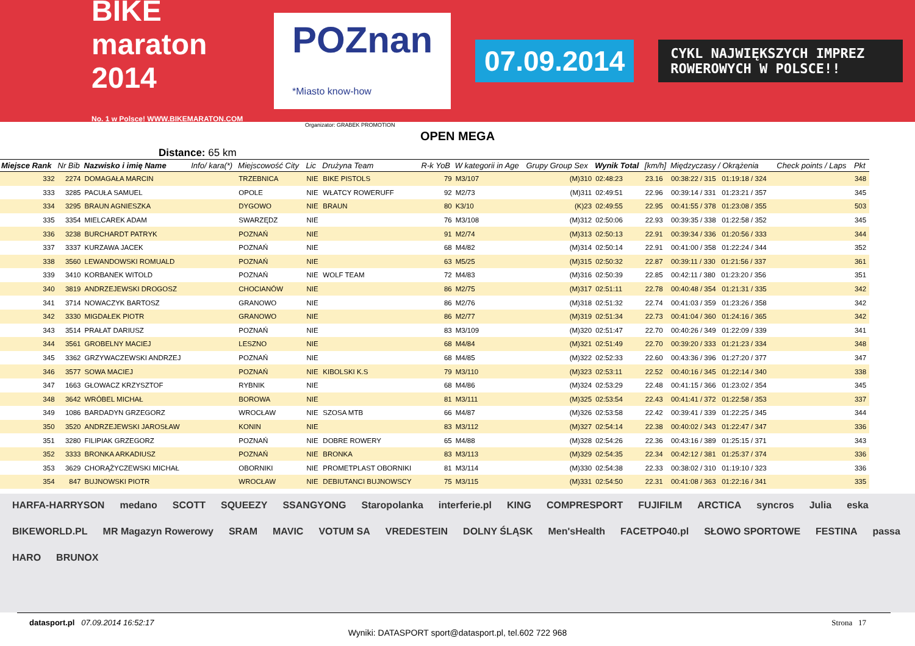BIKE maraton 2014
No. 1 w Polsce! WWW.BIKEMARATON.COM
POZnan
*Miasto know-how
07.09.2014
CYKL NAJWIĘKSZYCH IMPREZ ROWEROWYCH W POLSCE!!
Organizator: GRABEK PROMOTION
OPEN MEGA
Distance: 65 km
| Miejsce Rank | Nr Bib | Nazwisko i imię Name | Info/ kara(*) | Miejscowość City | Lic | Drużyna Team | R-k YoB | W kategorii in Age | Grupy Group Sex | Wynik Total | [km/h] | Międzyczasy / Okrążenia | Check points / Laps | Pkt |
| --- | --- | --- | --- | --- | --- | --- | --- | --- | --- | --- | --- | --- | --- | --- |
| 332 | 2274 | DOMAGAŁA MARCIN | | TRZEBNICA | NIE | BIKE PISTOLS | 79 | M3/107 | (M)310 | 02:48:23 | 23.16 | 00:38:22 / 315 01:19:18 / 324 | | 348 |
| 333 | 3285 | PACUŁA SAMUEL | | OPOLE | NIE | WŁATCY ROWERUFF | 92 | M2/73 | (M)311 | 02:49:51 | 22.96 | 00:39:14 / 331 01:23:21 / 357 | | 345 |
| 334 | 3295 | BRAUN AGNIESZKA | | DYGOWO | NIE | BRAUN | 80 | K3/10 | (K)23 | 02:49:55 | 22.95 | 00:41:55 / 378 01:23:08 / 355 | | 503 |
| 335 | 3354 | MIELCAREK ADAM | | SWARZĘDZ | NIE | | 76 | M3/108 | (M)312 | 02:50:06 | 22.93 | 00:39:35 / 338 01:22:58 / 352 | | 345 |
| 336 | 3238 | BURCHARDT PATRYK | | POZNAŃ | NIE | | 91 | M2/74 | (M)313 | 02:50:13 | 22.91 | 00:39:34 / 336 01:20:56 / 333 | | 344 |
| 337 | 3337 | KURZAWA JACEK | | POZNAŃ | NIE | | 68 | M4/82 | (M)314 | 02:50:14 | 22.91 | 00:41:00 / 358 01:22:24 / 344 | | 352 |
| 338 | 3560 | LEWANDOWSKI ROMUALD | | POZNAŃ | NIE | | 63 | M5/25 | (M)315 | 02:50:32 | 22.87 | 00:39:11 / 330 01:21:56 / 337 | | 361 |
| 339 | 3410 | KORBANEK WITOLD | | POZNAŃ | NIE | WOLF TEAM | 72 | M4/83 | (M)316 | 02:50:39 | 22.85 | 00:42:11 / 380 01:23:20 / 356 | | 351 |
| 340 | 3819 | ANDRZEJEWSKI DROGOSZ | | CHOCIANÓW | NIE | | 86 | M2/75 | (M)317 | 02:51:11 | 22.78 | 00:40:48 / 354 01:21:31 / 335 | | 342 |
| 341 | 3714 | NOWACZYK BARTOSZ | | GRANOWO | NIE | | 86 | M2/76 | (M)318 | 02:51:32 | 22.74 | 00:41:03 / 359 01:23:26 / 358 | | 342 |
| 342 | 3330 | MIGDAŁEK PIOTR | | GRANOWO | NIE | | 86 | M2/77 | (M)319 | 02:51:34 | 22.73 | 00:41:04 / 360 01:24:16 / 365 | | 342 |
| 343 | 3514 | PRAŁAT DARIUSZ | | POZNAŃ | NIE | | 83 | M3/109 | (M)320 | 02:51:47 | 22.70 | 00:40:26 / 349 01:22:09 / 339 | | 341 |
| 344 | 3561 | GROBELNY MACIEJ | | LESZNO | NIE | | 68 | M4/84 | (M)321 | 02:51:49 | 22.70 | 00:39:20 / 333 01:21:23 / 334 | | 348 |
| 345 | 3362 | GRZYWACZEWSKI ANDRZEJ | | POZNAŃ | NIE | | 68 | M4/85 | (M)322 | 02:52:33 | 22.60 | 00:43:36 / 396 01:27:20 / 377 | | 347 |
| 346 | 3577 | SOWA MACIEJ | | POZNAŃ | NIE | KIBOLSKI K.S | 79 | M3/110 | (M)323 | 02:53:11 | 22.52 | 00:40:16 / 345 01:22:14 / 340 | | 338 |
| 347 | 1663 | GŁOWACZ KRZYSZTOF | | RYBNIK | NIE | | 68 | M4/86 | (M)324 | 02:53:29 | 22.48 | 00:41:15 / 366 01:23:02 / 354 | | 345 |
| 348 | 3642 | WRÓBEL MICHAŁ | | BOROWA | NIE | | 81 | M3/111 | (M)325 | 02:53:54 | 22.43 | 00:41:41 / 372 01:22:58 / 353 | | 337 |
| 349 | 1086 | BARDADYN GRZEGORZ | | WROCŁAW | NIE | SZOSA MTB | 66 | M4/87 | (M)326 | 02:53:58 | 22.42 | 00:39:41 / 339 01:22:25 / 345 | | 344 |
| 350 | 3520 | ANDRZEJEWSKI JAROSŁAW | | KONIN | NIE | | 83 | M3/112 | (M)327 | 02:54:14 | 22.38 | 00:40:02 / 343 01:22:47 / 347 | | 336 |
| 351 | 3280 | FILIPIAK GRZEGORZ | | POZNAŃ | NIE | DOBRE ROWERY | 65 | M4/88 | (M)328 | 02:54:26 | 22.36 | 00:43:16 / 389 01:25:15 / 371 | | 343 |
| 352 | 3333 | BRONKA ARKADIUSZ | | POZNAŃ | NIE | BRONKA | 83 | M3/113 | (M)329 | 02:54:35 | 22.34 | 00:42:12 / 381 01:25:37 / 374 | | 336 |
| 353 | 3629 | CHORĄŻYCZEWSKI MICHAŁ | | OBORNIKI | NIE | PROMETPLAST OBORNIKI | 81 | M3/114 | (M)330 | 02:54:38 | 22.33 | 00:38:02 / 310 01:19:10 / 323 | | 336 |
| 354 | 847 | BUJNOWSKI PIOTR | | WROCŁAW | NIE | DEBIUTANCI BUJNOWSCY | 75 | M3/115 | (M)331 | 02:54:50 | 22.31 | 00:41:08 / 363 01:22:16 / 341 | | 335 |
HARFA-HARRYSON medano SCOTT SQUEEZY SSANGYONG Staropolanka interferie.pl KING COMPRESPORT FUJIFILM ARCTICA syncros Julia eska BIKEWORLD.PL MR Magazyn Rowerowy SRAM MAVIC VOTUM SA VREDESTEIN DOLNY ŚLĄSK Men'sHealth FACETPO40.pl SŁOWO SPORTOWE FESTINA passa HARO BRUNOX
datasport.pl 07.09.2014 16:52:17 Strona 17
Wyniki: DATASPORT sport@datasport.pl, tel.602 722 968